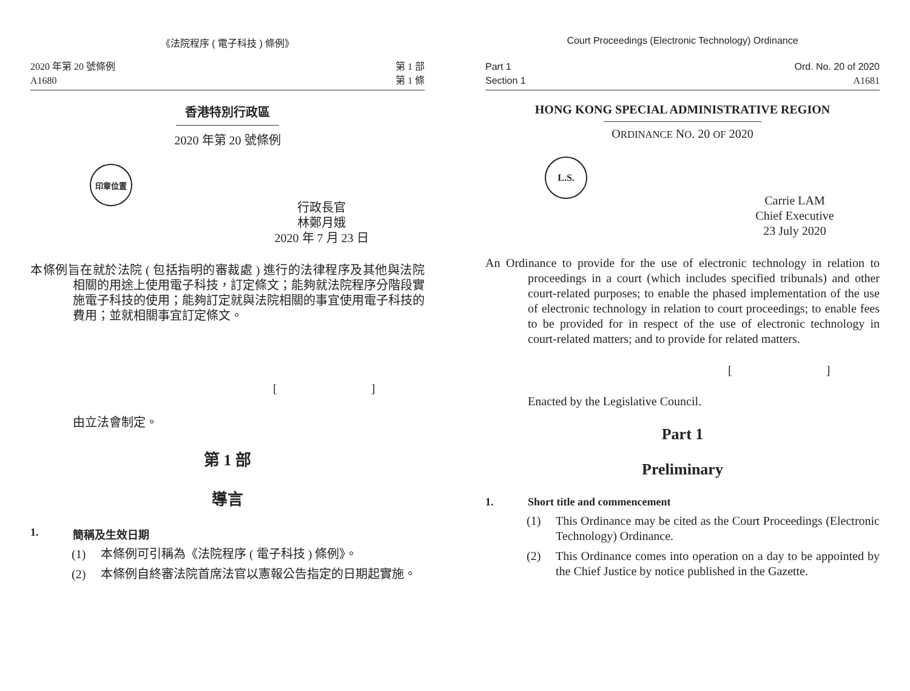《法院程序 ( 電子科技 ) 條例》
2020 年第 20 號條例
A1680
第 1 部
第 1 條
香港特別行政區
2020 年第 20 號條例
印章位置
行政長官
林鄭月娥
2020 年 7 月 23 日
本條例旨在就於法院 ( 包括指明的審裁處 ) 進行的法律程序及其他與法院相關的用途上使用電子科技，訂定條文；能夠就法院程序分階段實施電子科技的使用；能夠訂定就與法院相關的事宜使用電子科技的費用；並就相關事宜訂定條文。
[ ]
由立法會制定。
第 1 部
導言
1. 簡稱及生效日期
(1) 本條例可引稱為《法院程序 ( 電子科技 ) 條例》。
(2) 本條例自終審法院首席法官以憲報公告指定的日期起實施。
Court Proceedings (Electronic Technology) Ordinance
Part 1
Section 1
Ord. No. 20 of 2020
A1681
HONG KONG SPECIAL ADMINISTRATIVE REGION
ORDINANCE NO. 20 OF 2020
L.S.
Carrie LAM
Chief Executive
23 July 2020
An Ordinance to provide for the use of electronic technology in relation to proceedings in a court (which includes specified tribunals) and other court-related purposes; to enable the phased implementation of the use of electronic technology in relation to court proceedings; to enable fees to be provided for in respect of the use of electronic technology in court-related matters; and to provide for related matters.
[ ]
Enacted by the Legislative Council.
Part 1
Preliminary
1. Short title and commencement
(1) This Ordinance may be cited as the Court Proceedings (Electronic Technology) Ordinance.
(2) This Ordinance comes into operation on a day to be appointed by the Chief Justice by notice published in the Gazette.